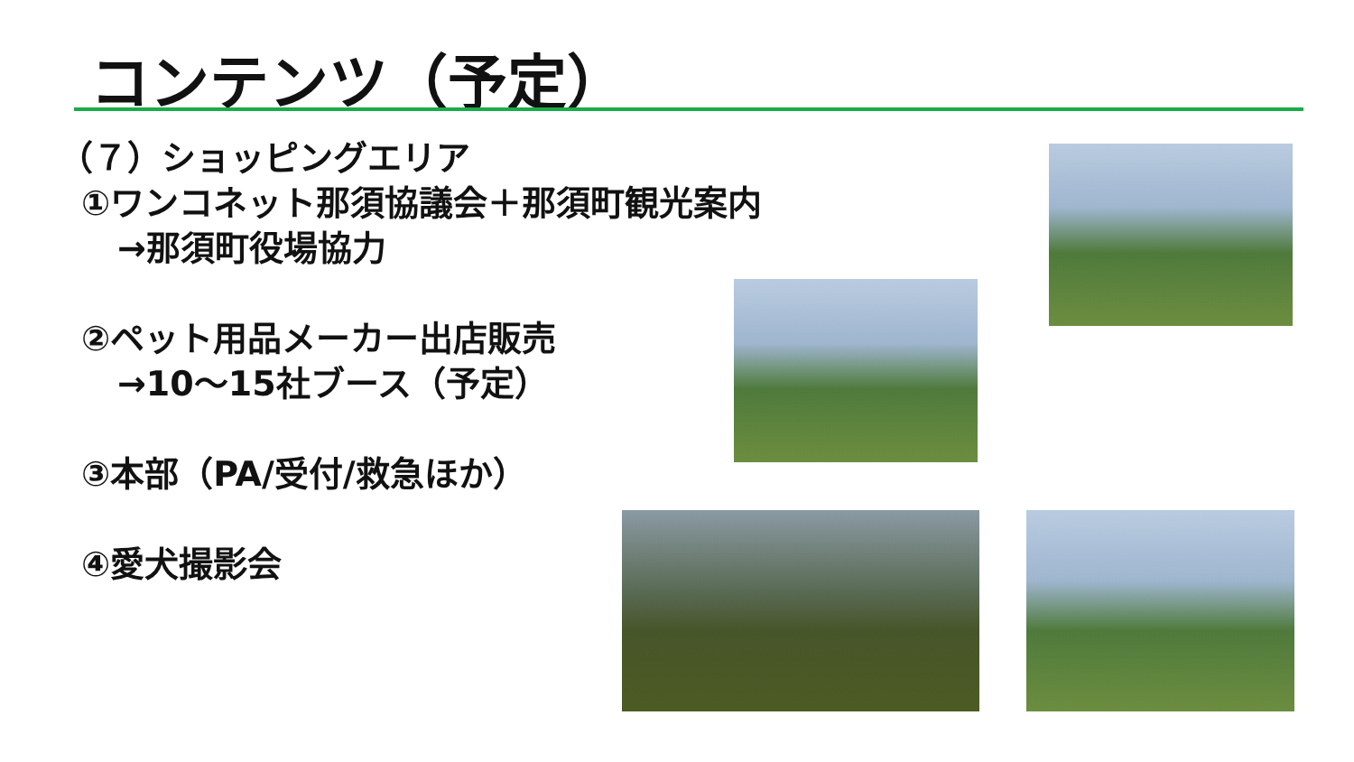コンテンツ（予定）
（７）ショッピングエリア
①ワンコネット那須協議会＋那須町観光案内
→那須町役場協力
②ペット用品メーカー出店販売
→10～15社ブース（予定）
③本部（PA/受付/救急ほか）
④愛犬撮影会